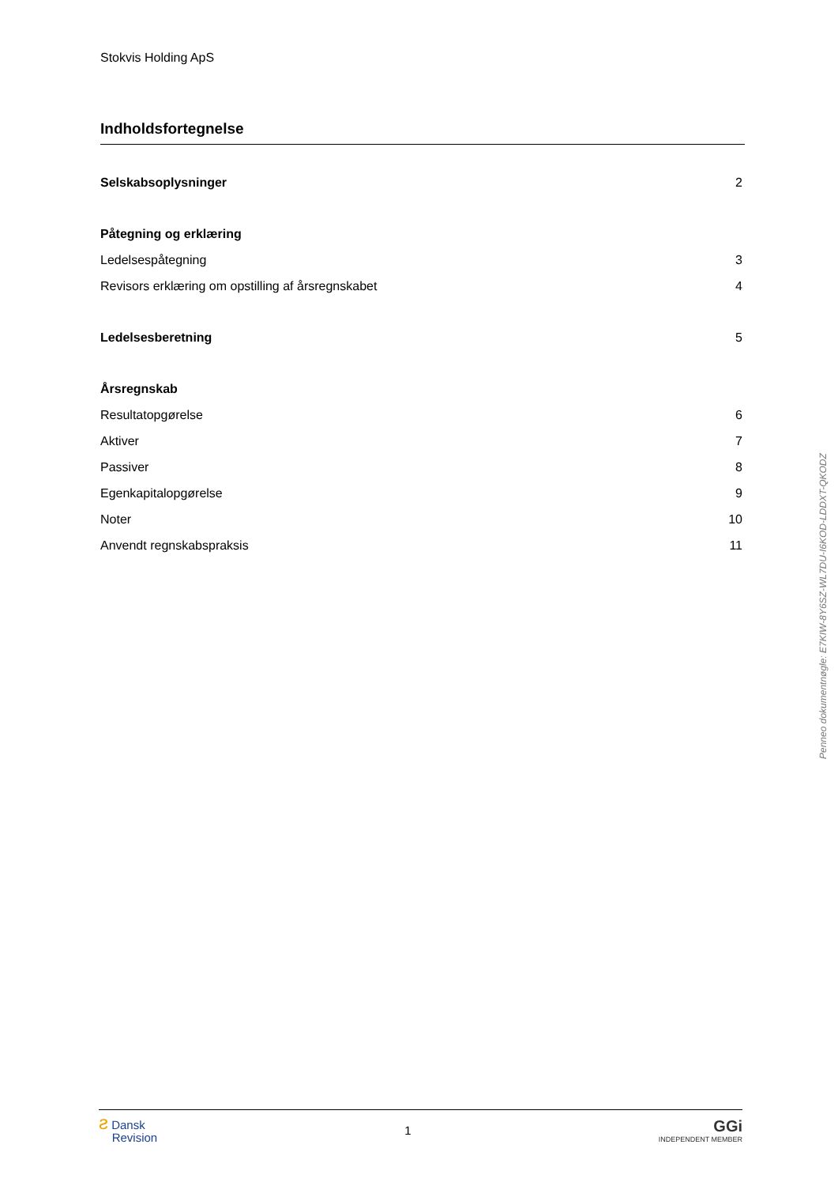Stokvis Holding ApS
Indholdsfortegnelse
Selskabsoplysninger 2
Påtegning og erklæring
Ledelsespåtegning 3
Revisors erklæring om opstilling af årsregnskabet 4
Ledelsesberetning 5
Årsregnskab
Resultatopgørelse 6
Aktiver 7
Passiver 8
Egenkapitalopgørelse 9
Noter 10
Anvendt regnskabspraksis 11
Penneo dokumentnøgle: E7KIW-8Y6SZ-WL7DU-I6KOD-LDDXT-QKODZ
ƨ Dansk
Revision
1
GGi
INDEPENDENT MEMBER